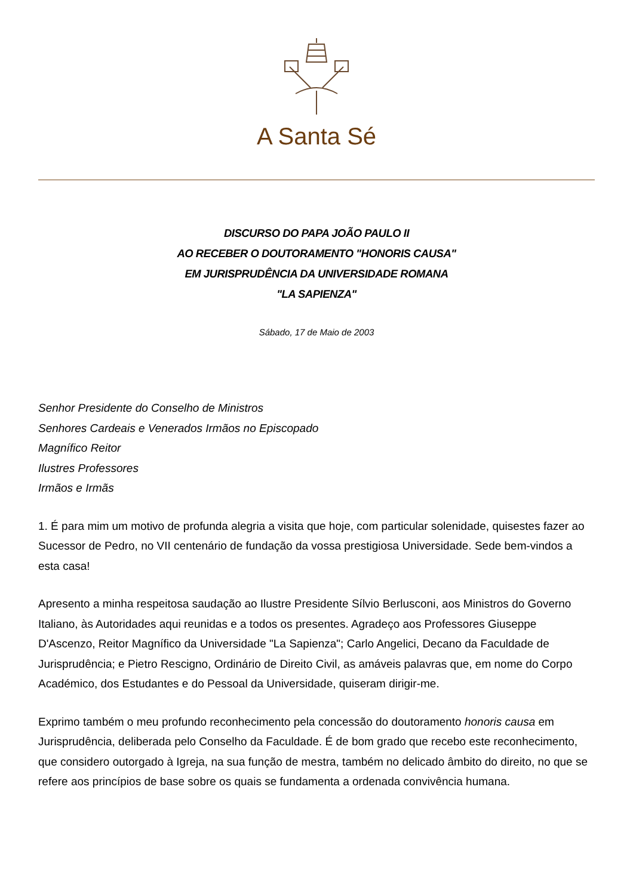A Santa Sé
DISCURSO DO PAPA JOÃO PAULO II
AO RECEBER O DOUTORAMENTO "HONORIS CAUSA"
EM JURISPRUDÊNCIA DA UNIVERSIDADE ROMANA
"LA SAPIENZA"
Sábado, 17 de Maio de 2003
Senhor Presidente do Conselho de Ministros
Senhores Cardeais e Venerados Irmãos no Episcopado
Magnífico Reitor
Ilustres Professores
Irmãos e Irmãs
1. É para mim um motivo de profunda alegria a visita que hoje, com particular solenidade, quisestes fazer ao Sucessor de Pedro, no VII centenário de fundação da vossa prestigiosa Universidade. Sede bem-vindos a esta casa!
Apresento a minha respeitosa saudação ao Ilustre Presidente Sílvio Berlusconi, aos Ministros do Governo Italiano, às Autoridades aqui reunidas e a todos os presentes. Agradeço aos Professores Giuseppe D'Ascenzo, Reitor Magnífico da Universidade "La Sapienza"; Carlo Angelici, Decano da Faculdade de Jurisprudência; e Pietro Rescigno, Ordinário de Direito Civil, as amáveis palavras que, em nome do Corpo Académico, dos Estudantes e do Pessoal da Universidade, quiseram dirigir-me.
Exprimo também o meu profundo reconhecimento pela concessão do doutoramento honoris causa em Jurisprudência, deliberada pelo Conselho da Faculdade. É de bom grado que recebo este reconhecimento, que considero outorgado à Igreja, na sua função de mestra, também no delicado âmbito do direito, no que se refere aos princípios de base sobre os quais se fundamenta a ordenada convivência humana.